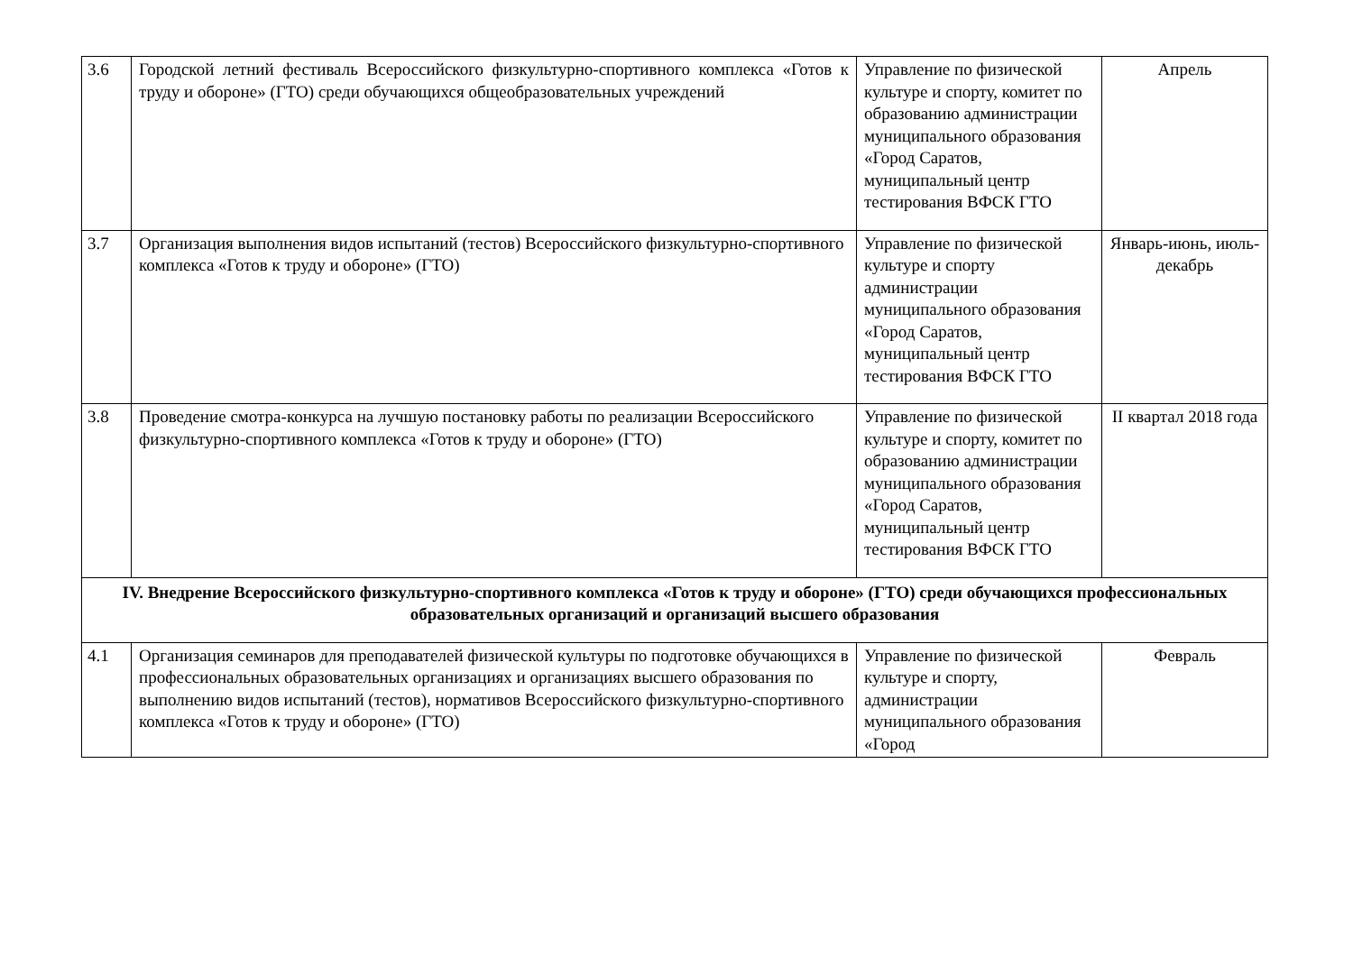| 3.6 | Городской летний фестиваль Всероссийского физкультурно-спортивного комплекса «Готов к труду и обороне» (ГТО) среди обучающихся общеобразовательных учреждений | Управление по физической культуре и спорту, комитет по образованию администрации муниципального образования «Город Саратов, муниципальный центр тестирования ВФСК ГТО | Апрель |
| 3.7 | Организация выполнения видов испытаний (тестов) Всероссийского физкультурно-спортивного комплекса «Готов к труду и обороне» (ГТО) | Управление по физической культуре и спорту администрации муниципального образования «Город Саратов, муниципальный центр тестирования ВФСК ГТО | Январь-июнь, июль-декабрь |
| 3.8 | Проведение смотра-конкурса на лучшую постановку работы по реализации Всероссийского физкультурно-спортивного комплекса «Готов к труду и обороне» (ГТО) | Управление по физической культуре и спорту, комитет по образованию администрации муниципального образования «Город Саратов, муниципальный центр тестирования ВФСК ГТО | II квартал 2018 года |
| IV. Внедрение Всероссийского физкультурно-спортивного комплекса «Готов к труду и обороне» (ГТО) среди обучающихся профессиональных образовательных организаций и организаций высшего образования | | | |
| 4.1 | Организация семинаров для преподавателей физической культуры по подготовке обучающихся в профессиональных образовательных организациях и организациях высшего образования по выполнению видов испытаний (тестов), нормативов Всероссийского физкультурно-спортивного комплекса «Готов к труду и обороне» (ГТО) | Управление по физической культуре и спорту, администрации муниципального образования «Город | Февраль |